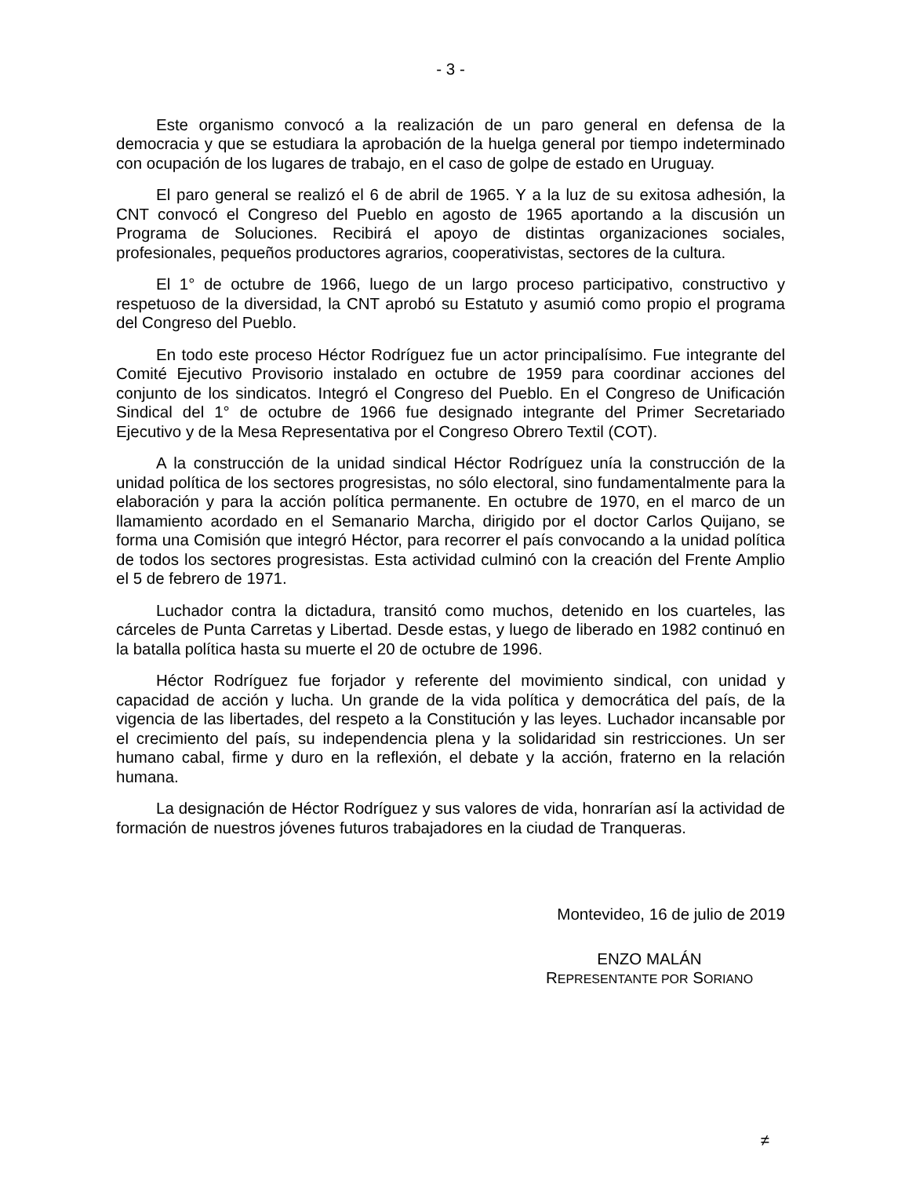- 3 -
Este organismo convocó a la realización de un paro general en defensa de la democracia y que se estudiara la aprobación de la huelga general por tiempo indeterminado con ocupación de los lugares de trabajo, en el caso de golpe de estado en Uruguay.
El paro general se realizó el 6 de abril de 1965. Y a la luz de su exitosa adhesión, la CNT convocó el Congreso del Pueblo en agosto de 1965 aportando a la discusión un Programa de Soluciones. Recibirá el apoyo de distintas organizaciones sociales, profesionales, pequeños productores agrarios, cooperativistas, sectores de la cultura.
El 1° de octubre de 1966, luego de un largo proceso participativo, constructivo y respetuoso de la diversidad, la CNT aprobó su Estatuto y asumió como propio el programa del Congreso del Pueblo.
En todo este proceso Héctor Rodríguez fue un actor principalísimo. Fue integrante del Comité Ejecutivo Provisorio instalado en octubre de 1959 para coordinar acciones del conjunto de los sindicatos. Integró el Congreso del Pueblo. En el Congreso de Unificación Sindical del 1° de octubre de 1966 fue designado integrante del Primer Secretariado Ejecutivo y de la Mesa Representativa por el Congreso Obrero Textil (COT).
A la construcción de la unidad sindical Héctor Rodríguez unía la construcción de la unidad política de los sectores progresistas, no sólo electoral, sino fundamentalmente para la elaboración y para la acción política permanente. En octubre de 1970, en el marco de un llamamiento acordado en el Semanario Marcha, dirigido por el doctor Carlos Quijano, se forma una Comisión que integró Héctor, para recorrer el país convocando a la unidad política de todos los sectores progresistas. Esta actividad culminó con la creación del Frente Amplio el 5 de febrero de 1971.
Luchador contra la dictadura, transitó como muchos, detenido en los cuarteles, las cárceles de Punta Carretas y Libertad. Desde estas, y luego de liberado en 1982 continuó en la batalla política hasta su muerte el 20 de octubre de 1996.
Héctor Rodríguez fue forjador y referente del movimiento sindical, con unidad y capacidad de acción y lucha. Un grande de la vida política y democrática del país, de la vigencia de las libertades, del respeto a la Constitución y las leyes. Luchador incansable por el crecimiento del país, su independencia plena y la solidaridad sin restricciones. Un ser humano cabal, firme y duro en la reflexión, el debate y la acción, fraterno en la relación humana.
La designación de Héctor Rodríguez y sus valores de vida, honrarían así la actividad de formación de nuestros jóvenes futuros trabajadores en la ciudad de Tranqueras.
Montevideo, 16 de julio de 2019
ENZO MALÁN
REPRESENTANTE POR SORIANO
≠